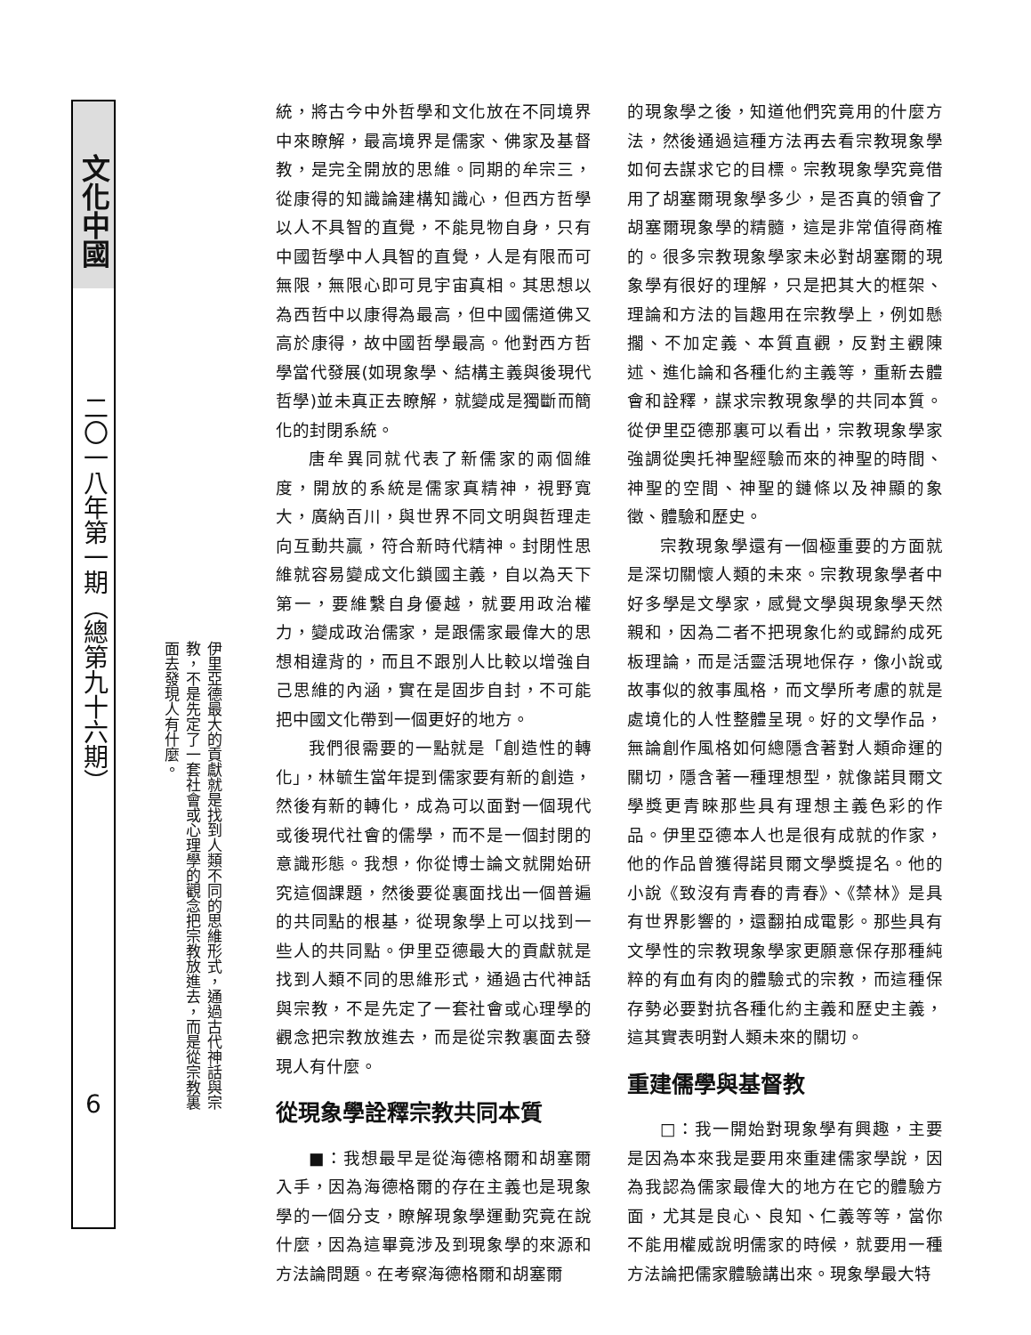文化中國
二〇一八年第一期（總第九十六期）
6
伊里亞德最大的貢獻就是找到人類不同的思維形式，通過古代神話與宗教，不是先定了一套社會或心理學的觀念把宗教放進去，而是從宗教裏面去發現人有什麼。
統，將古今中外哲學和文化放在不同境界中來瞭解，最高境界是儒家、佛家及基督教，是完全開放的思維。同期的牟宗三，從康得的知識論建構知識心，但西方哲學以人不具智的直覺，不能見物自身，只有中國哲學中人具智的直覺，人是有限而可無限，無限心即可見宇宙真相。其思想以為西哲中以康得為最高，但中國儒道佛又高於康得，故中國哲學最高。他對西方哲學當代發展(如現象學、結構主義與後現代哲學)並未真正去瞭解，就變成是獨斷而簡化的封閉系統。
唐牟異同就代表了新儒家的兩個維度，開放的系統是儒家真精神，視野寬大，廣納百川，與世界不同文明與哲理走向互動共贏，符合新時代精神。封閉性思維就容易變成文化鎖國主義，自以為天下第一，要維繫自身優越，就要用政治權力，變成政治儒家，是跟儒家最偉大的思想相違背的，而且不跟別人比較以增強自己思維的內涵，實在是固步自封，不可能把中國文化帶到一個更好的地方。
我們很需要的一點就是「創造性的轉化」，林毓生當年提到儒家要有新的創造，然後有新的轉化，成為可以面對一個現代或後現代社會的儒學，而不是一個封閉的意識形態。我想，你從博士論文就開始研究這個課題，然後要從裏面找出一個普遍的共同點的根基，從現象學上可以找到一些人的共同點。伊里亞德最大的貢獻就是找到人類不同的思維形式，通過古代神話與宗教，不是先定了一套社會或心理學的觀念把宗教放進去，而是從宗教裏面去發現人有什麼。
從現象學詮釋宗教共同本質
■：我想最早是從海德格爾和胡塞爾入手，因為海德格爾的存在主義也是現象學的一個分支，瞭解現象學運動究竟在說什麼，因為這畢竟涉及到現象學的來源和方法論問題。在考察海德格爾和胡塞爾
的現象學之後，知道他們究竟用的什麼方法，然後通過這種方法再去看宗教現象學如何去謀求它的目標。宗教現象學究竟借用了胡塞爾現象學多少，是否真的領會了胡塞爾現象學的精髓，這是非常值得商榷的。很多宗教現象學家未必對胡塞爾的現象學有很好的理解，只是把其大的框架、理論和方法的旨趣用在宗教學上，例如懸擱、不加定義、本質直觀，反對主觀陳述、進化論和各種化約主義等，重新去體會和詮釋，謀求宗教現象學的共同本質。從伊里亞德那裏可以看出，宗教現象學家強調從奧托神聖經驗而來的神聖的時間、神聖的空間、神聖的鏈條以及神顯的象徵、體驗和歷史。
宗教現象學還有一個極重要的方面就是深切關懷人類的未來。宗教現象學者中好多學是文學家，感覺文學與現象學天然親和，因為二者不把現象化約或歸約成死板理論，而是活靈活現地保存，像小說或故事似的敘事風格，而文學所考慮的就是處境化的人性整體呈現。好的文學作品，無論創作風格如何總隱含著對人類命運的關切，隱含著一種理想型，就像諾貝爾文學獎更青睞那些具有理想主義色彩的作品。伊里亞德本人也是很有成就的作家，他的作品曾獲得諾貝爾文學獎提名。他的小說《致沒有青春的青春》、《禁林》是具有世界影響的，還翻拍成電影。那些具有文學性的宗教現象學家更願意保存那種純粹的有血有肉的體驗式的宗教，而這種保存勢必要對抗各種化約主義和歷史主義，這其實表明對人類未來的關切。
重建儒學與基督教
□：我一開始對現象學有興趣，主要是因為本來我是要用來重建儒家學說，因為我認為儒家最偉大的地方在它的體驗方面，尤其是良心、良知、仁義等等，當你不能用權威說明儒家的時候，就要用一種方法論把儒家體驗講出來。現象學最大特